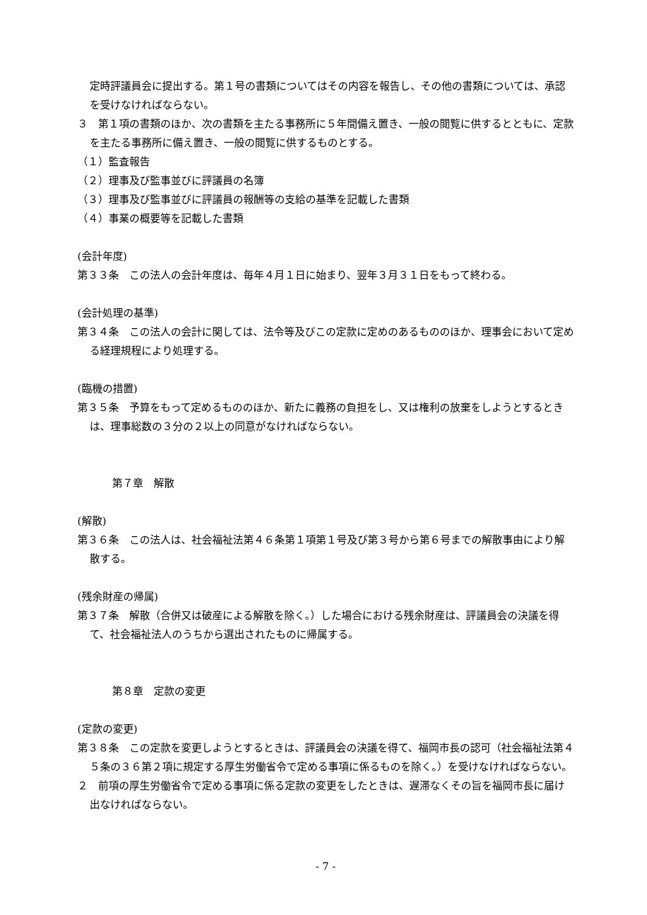定時評議員会に提出する。第１号の書類についてはその内容を報告し、その他の書類については、承認を受けなければならない。
３　第１項の書類のほか、次の書類を主たる事務所に５年間備え置き、一般の閲覧に供するとともに、定款を主たる事務所に備え置き、一般の閲覧に供するものとする。
（１）監査報告
（２）理事及び監事並びに評議員の名簿
（３）理事及び監事並びに評議員の報酬等の支給の基準を記載した書類
（４）事業の概要等を記載した書類
(会計年度)
第３３条　この法人の会計年度は、毎年４月１日に始まり、翌年３月３１日をもって終わる。
(会計処理の基準)
第３４条　この法人の会計に関しては、法令等及びこの定款に定めのあるもののほか、理事会において定める経理規程により処理する。
(臨機の措置)
第３５条　予算をもって定めるもののほか、新たに義務の負担をし、又は権利の放棄をしようとするときは、理事総数の３分の２以上の同意がなければならない。
第７章　解散
(解散)
第３６条　この法人は、社会福祉法第４６条第１項第１号及び第３号から第６号までの解散事由により解散する。
(残余財産の帰属)
第３７条　解散（合併又は破産による解散を除く。）した場合における残余財産は、評議員会の決議を得て、社会福祉法人のうちから選出されたものに帰属する。
第８章　定款の変更
(定款の変更)
第３８条　この定款を変更しようとするときは、評議員会の決議を得て、福岡市長の認可（社会福祉法第４５条の３６第２項に規定する厚生労働省令で定める事項に係るものを除く。）を受けなければならない。
２　前項の厚生労働省令で定める事項に係る定款の変更をしたときは、遅滞なくその旨を福岡市長に届け出なければならない。
- 7 -